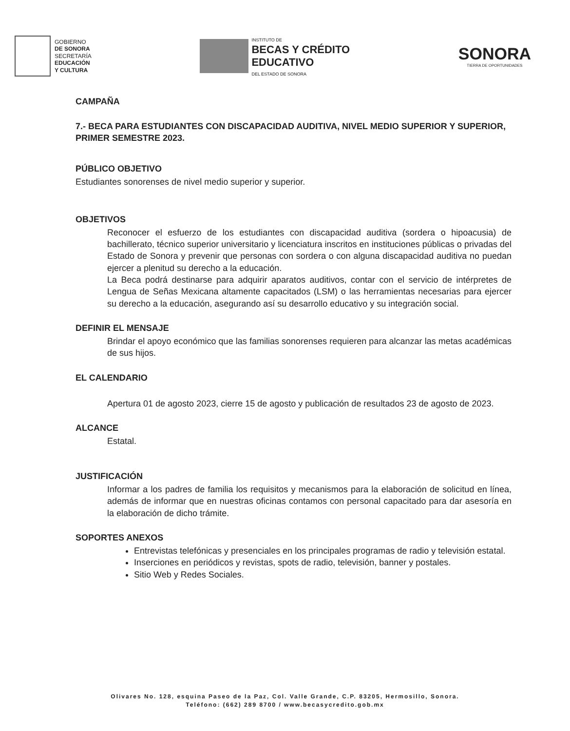GOBIERNO
DE SONORA
SECRETARÍA
EDUCACIÓN
Y CULTURA
INSTITUTO DE
BECAS Y CRÉDITO
EDUCATIVO
DEL ESTADO DE SONORA
SONORA
TIERRA DE OPORTUNIDADES
CAMPAÑA
7.- BECA PARA ESTUDIANTES CON DISCAPACIDAD AUDITIVA, NIVEL MEDIO SUPERIOR Y SUPERIOR, PRIMER SEMESTRE 2023.
PÚBLICO OBJETIVO
Estudiantes sonorenses de nivel medio superior y superior.
OBJETIVOS
Reconocer el esfuerzo de los estudiantes con discapacidad auditiva (sordera o hipoacusia) de bachillerato, técnico superior universitario y licenciatura inscritos en instituciones públicas o privadas del Estado de Sonora y prevenir que personas con sordera o con alguna discapacidad auditiva no puedan ejercer a plenitud su derecho a la educación.
La Beca podrá destinarse para adquirir aparatos auditivos, contar con el servicio de intérpretes de Lengua de Señas Mexicana altamente capacitados (LSM) o las herramientas necesarias para ejercer su derecho a la educación, asegurando así su desarrollo educativo y su integración social.
DEFINIR EL MENSAJE
Brindar el apoyo económico que las familias sonorenses requieren para alcanzar las metas académicas de sus hijos.
EL CALENDARIO
Apertura 01 de agosto 2023, cierre 15 de agosto y publicación de resultados 23 de agosto de 2023.
ALCANCE
Estatal.
JUSTIFICACIÓN
Informar a los padres de familia los requisitos y mecanismos para la elaboración de solicitud en línea, además de informar que en nuestras oficinas contamos con personal capacitado para dar asesoría en la elaboración de dicho trámite.
SOPORTES ANEXOS
Entrevistas telefónicas y presenciales en los principales programas de radio y televisión estatal.
Inserciones en periódicos y revistas, spots de radio, televisión, banner y postales.
Sitio Web y Redes Sociales.
Olivares No. 128, esquina Paseo de la Paz, Col. Valle Grande, C.P. 83205, Hermosillo, Sonora.
Teléfono: (662) 289 8700 / www.becasycredito.gob.mx